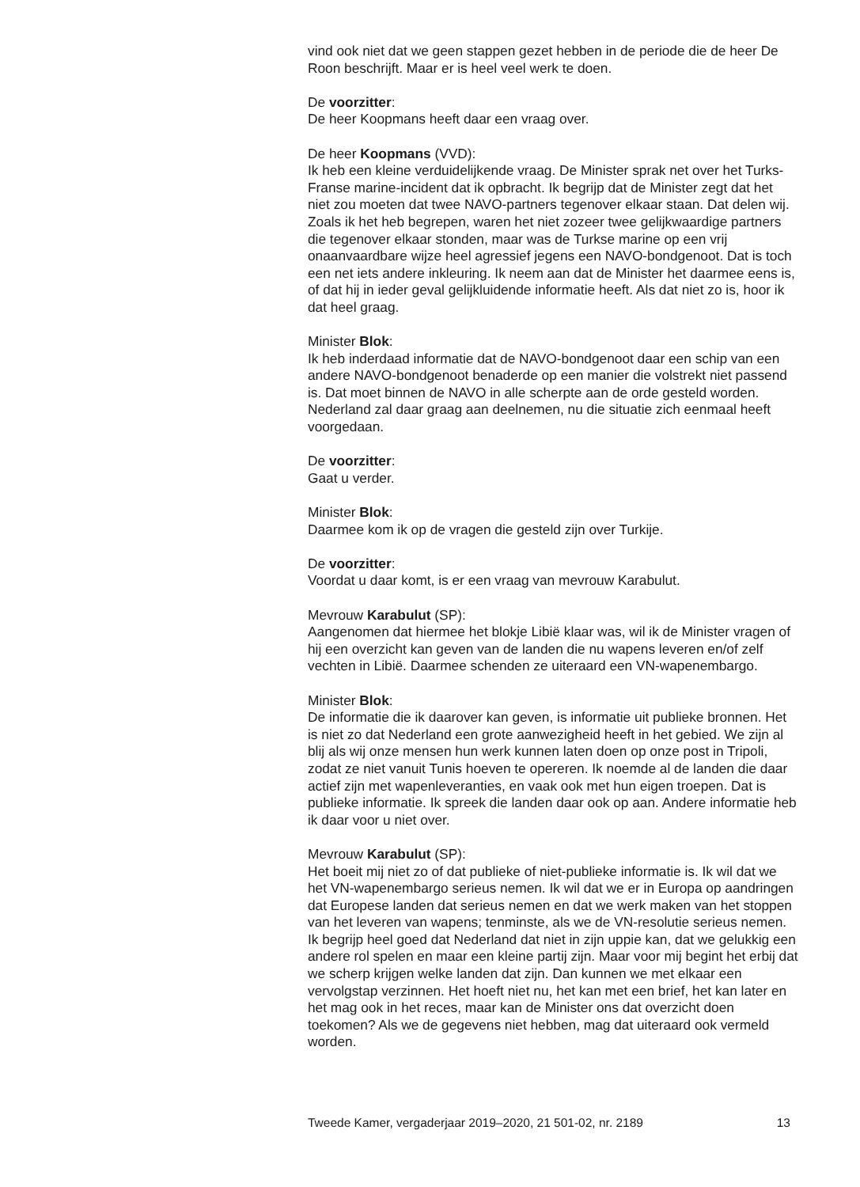vind ook niet dat we geen stappen gezet hebben in de periode die de heer De Roon beschrijft. Maar er is heel veel werk te doen.
De voorzitter:
De heer Koopmans heeft daar een vraag over.
De heer Koopmans (VVD):
Ik heb een kleine verduidelijkende vraag. De Minister sprak net over het Turks-Franse marine-incident dat ik opbracht. Ik begrijp dat de Minister zegt dat het niet zou moeten dat twee NAVO-partners tegenover elkaar staan. Dat delen wij. Zoals ik het heb begrepen, waren het niet zozeer twee gelijkwaardige partners die tegenover elkaar stonden, maar was de Turkse marine op een vrij onaanvaardbare wijze heel agressief jegens een NAVO-bondgenoot. Dat is toch een net iets andere inkleuring. Ik neem aan dat de Minister het daarmee eens is, of dat hij in ieder geval gelijkluidende informatie heeft. Als dat niet zo is, hoor ik dat heel graag.
Minister Blok:
Ik heb inderdaad informatie dat de NAVO-bondgenoot daar een schip van een andere NAVO-bondgenoot benaderde op een manier die volstrekt niet passend is. Dat moet binnen de NAVO in alle scherpte aan de orde gesteld worden. Nederland zal daar graag aan deelnemen, nu die situatie zich eenmaal heeft voorgedaan.
De voorzitter:
Gaat u verder.
Minister Blok:
Daarmee kom ik op de vragen die gesteld zijn over Turkije.
De voorzitter:
Voordat u daar komt, is er een vraag van mevrouw Karabulut.
Mevrouw Karabulut (SP):
Aangenomen dat hiermee het blokje Libië klaar was, wil ik de Minister vragen of hij een overzicht kan geven van de landen die nu wapens leveren en/of zelf vechten in Libië. Daarmee schenden ze uiteraard een VN-wapenembargo.
Minister Blok:
De informatie die ik daarover kan geven, is informatie uit publieke bronnen. Het is niet zo dat Nederland een grote aanwezigheid heeft in het gebied. We zijn al blij als wij onze mensen hun werk kunnen laten doen op onze post in Tripoli, zodat ze niet vanuit Tunis hoeven te opereren. Ik noemde al de landen die daar actief zijn met wapenleveranties, en vaak ook met hun eigen troepen. Dat is publieke informatie. Ik spreek die landen daar ook op aan. Andere informatie heb ik daar voor u niet over.
Mevrouw Karabulut (SP):
Het boeit mij niet zo of dat publieke of niet-publieke informatie is. Ik wil dat we het VN-wapenembargo serieus nemen. Ik wil dat we er in Europa op aandringen dat Europese landen dat serieus nemen en dat we werk maken van het stoppen van het leveren van wapens; tenminste, als we de VN-resolutie serieus nemen. Ik begrijp heel goed dat Nederland dat niet in zijn uppie kan, dat we gelukkig een andere rol spelen en maar een kleine partij zijn. Maar voor mij begint het erbij dat we scherp krijgen welke landen dat zijn. Dan kunnen we met elkaar een vervolgstap verzinnen. Het hoeft niet nu, het kan met een brief, het kan later en het mag ook in het reces, maar kan de Minister ons dat overzicht doen toekomen? Als we de gegevens niet hebben, mag dat uiteraard ook vermeld worden.
Tweede Kamer, vergaderjaar 2019–2020, 21 501-02, nr. 2189 13